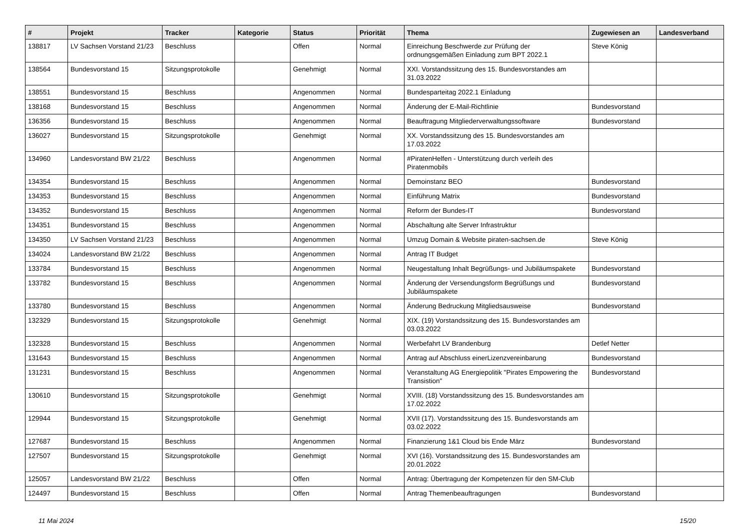| # | Projekt | Tracker | Kategorie | Status | Priorität | Thema | Zugewiesen an | Landesverband |
| --- | --- | --- | --- | --- | --- | --- | --- | --- |
| 138817 | LV Sachsen Vorstand 21/23 | Beschluss | | Offen | Normal | Einreichung Beschwerde zur Prüfung der ordnungsgemäßen Einladung zum BPT 2022.1 | Steve König | |
| 138564 | Bundesvorstand 15 | Sitzungsprotokolle | | Genehmigt | Normal | XXI. Vorstandssitzung des 15. Bundesvorstandes am 31.03.2022 | | |
| 138551 | Bundesvorstand 15 | Beschluss | | Angenommen | Normal | Bundesparteitag 2022.1 Einladung | | |
| 138168 | Bundesvorstand 15 | Beschluss | | Angenommen | Normal | Änderung der E-Mail-Richtlinie | Bundesvorstand | |
| 136356 | Bundesvorstand 15 | Beschluss | | Angenommen | Normal | Beauftragung Mitgliederverwaltungssoftware | Bundesvorstand | |
| 136027 | Bundesvorstand 15 | Sitzungsprotokolle | | Genehmigt | Normal | XX. Vorstandssitzung des 15. Bundesvorstandes am 17.03.2022 | | |
| 134960 | Landesvorstand BW 21/22 | Beschluss | | Angenommen | Normal | #PiratenHelfen - Unterstützung durch verleih des Piratenmobils | | |
| 134354 | Bundesvorstand 15 | Beschluss | | Angenommen | Normal | Demoinstanz BEO | Bundesvorstand | |
| 134353 | Bundesvorstand 15 | Beschluss | | Angenommen | Normal | Einführung Matrix | Bundesvorstand | |
| 134352 | Bundesvorstand 15 | Beschluss | | Angenommen | Normal | Reform der Bundes-IT | Bundesvorstand | |
| 134351 | Bundesvorstand 15 | Beschluss | | Angenommen | Normal | Abschaltung alte Server Infrastruktur | | |
| 134350 | LV Sachsen Vorstand 21/23 | Beschluss | | Angenommen | Normal | Umzug Domain & Website piraten-sachsen.de | Steve König | |
| 134024 | Landesvorstand BW 21/22 | Beschluss | | Angenommen | Normal | Antrag IT Budget | | |
| 133784 | Bundesvorstand 15 | Beschluss | | Angenommen | Normal | Neugestaltung Inhalt Begrüßungs- und Jubiläumspakete | Bundesvorstand | |
| 133782 | Bundesvorstand 15 | Beschluss | | Angenommen | Normal | Änderung der Versendungsform Begrüßungs und Jubiläumspakete | Bundesvorstand | |
| 133780 | Bundesvorstand 15 | Beschluss | | Angenommen | Normal | Änderung Bedruckung Mitgliedsausweise | Bundesvorstand | |
| 132329 | Bundesvorstand 15 | Sitzungsprotokolle | | Genehmigt | Normal | XIX. (19) Vorstandssitzung des 15. Bundesvorstandes am 03.03.2022 | | |
| 132328 | Bundesvorstand 15 | Beschluss | | Angenommen | Normal | Werbefahrt LV Brandenburg | Detlef Netter | |
| 131643 | Bundesvorstand 15 | Beschluss | | Angenommen | Normal | Antrag auf Abschluss einerLizenzvereinbarung | Bundesvorstand | |
| 131231 | Bundesvorstand 15 | Beschluss | | Angenommen | Normal | Veranstaltung AG Energiepolitik "Pirates Empowering the Transistion" | Bundesvorstand | |
| 130610 | Bundesvorstand 15 | Sitzungsprotokolle | | Genehmigt | Normal | XVIII. (18) Vorstandssitzung des 15. Bundesvorstandes am 17.02.2022 | | |
| 129944 | Bundesvorstand 15 | Sitzungsprotokolle | | Genehmigt | Normal | XVII (17). Vorstandssitzung des 15. Bundesvorstands am 03.02.2022 | | |
| 127687 | Bundesvorstand 15 | Beschluss | | Angenommen | Normal | Finanzierung 1&1 Cloud bis Ende März | Bundesvorstand | |
| 127507 | Bundesvorstand 15 | Sitzungsprotokolle | | Genehmigt | Normal | XVI (16). Vorstandssitzung des 15. Bundesvorstandes am 20.01.2022 | | |
| 125057 | Landesvorstand BW 21/22 | Beschluss | | Offen | Normal | Antrag: Übertragung der Kompetenzen für den SM-Club | | |
| 124497 | Bundesvorstand 15 | Beschluss | | Offen | Normal | Antrag Themenbeauftragungen | Bundesvorstand | |
11 Mai 2024 15/20